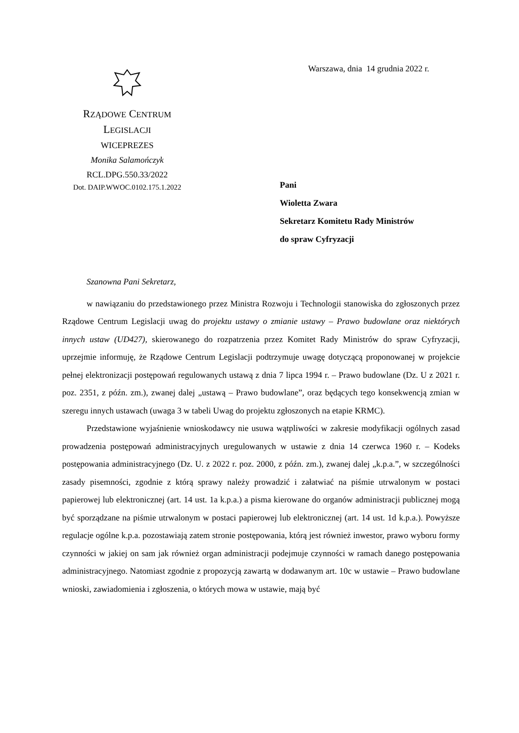Warszawa, dnia 14 grudnia 2022 r.
RZĄDOWE CENTRUM LEGISLACJI
WICEPREZES
Monika Salamończyk
RCL.DPG.550.33/2022
Dot. DAIP.WWOC.0102.175.1.2022
Pani
Wioletta Zwara
Sekretarz Komitetu Rady Ministrów
do spraw Cyfryzacji
Szanowna Pani Sekretarz,
w nawiązaniu do przedstawionego przez Ministra Rozwoju i Technologii stanowiska do zgłoszonych przez Rządowe Centrum Legislacji uwag do projektu ustawy o zmianie ustawy – Prawo budowlane oraz niektórych innych ustaw (UD427), skierowanego do rozpatrzenia przez Komitet Rady Ministrów do spraw Cyfryzacji, uprzejmie informuję, że Rządowe Centrum Legislacji podtrzymuje uwagę dotyczącą proponowanej w projekcie pełnej elektronizacji postępowań regulowanych ustawą z dnia 7 lipca 1994 r. – Prawo budowlane (Dz. U z 2021 r. poz. 2351, z późn. zm.), zwanej dalej „ustawą – Prawo budowlane”, oraz będących tego konsekwencją zmian w szeregu innych ustawach (uwaga 3 w tabeli Uwag do projektu zgłoszonych na etapie KRMC).
Przedstawione wyjaśnienie wnioskodawcy nie usuwa wątpliwości w zakresie modyfikacji ogólnych zasad prowadzenia postępowań administracyjnych uregulowanych w ustawie z dnia 14 czerwca 1960 r. – Kodeks postępowania administracyjnego (Dz. U. z 2022 r. poz. 2000, z późn. zm.), zwanej dalej „k.p.a.”, w szczególności zasady pisemności, zgodnie z którą sprawy należy prowadzić i załatwiać na piśmie utrwalonym w postaci papierowej lub elektronicznej (art. 14 ust. 1a k.p.a.) a pisma kierowane do organów administracji publicznej mogą być sporządzane na piśmie utrwalonym w postaci papierowej lub elektronicznej (art. 14 ust. 1d k.p.a.). Powyższe regulacje ogólne k.p.a. pozostawiają zatem stronie postępowania, którą jest również inwestor, prawo wyboru formy czynności w jakiej on sam jak również organ administracji podejmuje czynności w ramach danego postępowania administracyjnego. Natomiast zgodnie z propozycją zawartą w dodawanym art. 10c w ustawie – Prawo budowlane wnioski, zawiadomienia i zgłoszenia, o których mowa w ustawie, mają być